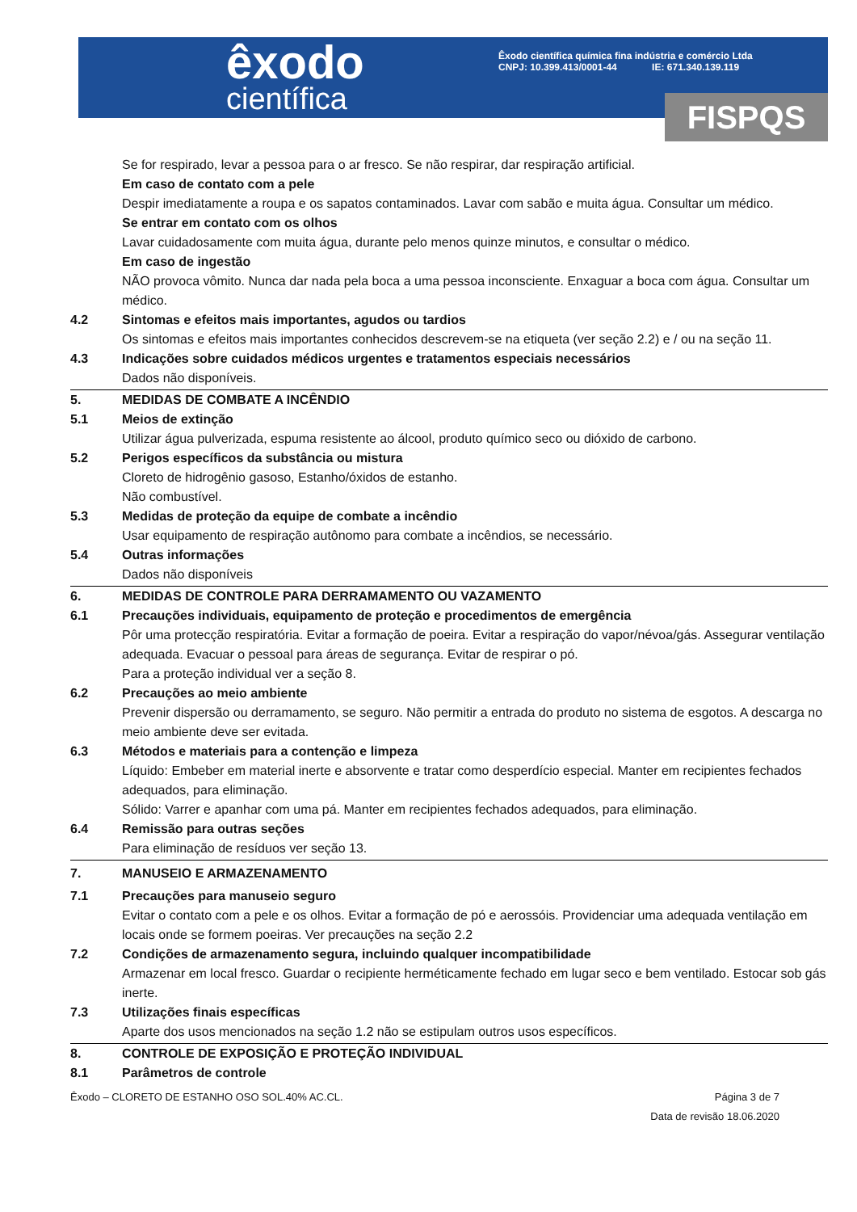êxodo
científica
Êxodo científica química fina indústria e comércio Ltda
CNPJ: 10.399.413/0001-44 IE: 671.340.139.119
FISPQS
Se for respirado, levar a pessoa para o ar fresco. Se não respirar, dar respiração artificial.
Em caso de contato com a pele
Despir imediatamente a roupa e os sapatos contaminados. Lavar com sabão e muita água. Consultar um médico.
Se entrar em contato com os olhos
Lavar cuidadosamente com muita água, durante pelo menos quinze minutos, e consultar o médico.
Em caso de ingestão
NÃO provoca vômito. Nunca dar nada pela boca a uma pessoa inconsciente. Enxaguar a boca com água. Consultar um médico.
4.2 Sintomas e efeitos mais importantes, agudos ou tardios
Os sintomas e efeitos mais importantes conhecidos descrevem-se na etiqueta (ver seção 2.2) e / ou na seção 11.
4.3 Indicações sobre cuidados médicos urgentes e tratamentos especiais necessários
Dados não disponíveis.
5. MEDIDAS DE COMBATE A INCÊNDIO
5.1 Meios de extinção
Utilizar água pulverizada, espuma resistente ao álcool, produto químico seco ou dióxido de carbono.
5.2 Perigos específicos da substância ou mistura
Cloreto de hidrogênio gasoso, Estanho/óxidos de estanho.
Não combustível.
5.3 Medidas de proteção da equipe de combate a incêndio
Usar equipamento de respiração autônomo para combate a incêndios, se necessário.
5.4 Outras informações
Dados não disponíveis
6. MEDIDAS DE CONTROLE PARA DERRAMAMENTO OU VAZAMENTO
6.1 Precauções individuais, equipamento de proteção e procedimentos de emergência
Pôr uma protecção respiratória. Evitar a formação de poeira. Evitar a respiração do vapor/névoa/gás. Assegurar ventilação adequada. Evacuar o pessoal para áreas de segurança. Evitar de respirar o pó.
Para a proteção individual ver a seção 8.
6.2 Precauções ao meio ambiente
Prevenir dispersão ou derramamento, se seguro. Não permitir a entrada do produto no sistema de esgotos. A descarga no meio ambiente deve ser evitada.
6.3 Métodos e materiais para a contenção e limpeza
Líquido: Embeber em material inerte e absorvente e tratar como desperdício especial. Manter em recipientes fechados adequados, para eliminação.
Sólido: Varrer e apanhar com uma pá. Manter em recipientes fechados adequados, para eliminação.
6.4 Remissão para outras seções
Para eliminação de resíduos ver seção 13.
7. MANUSEIO E ARMAZENAMENTO
7.1 Precauções para manuseio seguro
Evitar o contato com a pele e os olhos. Evitar a formação de pó e aerossóis. Providenciar uma adequada ventilação em locais onde se formem poeiras. Ver precauções na seção 2.2
7.2 Condições de armazenamento segura, incluindo qualquer incompatibilidade
Armazenar em local fresco. Guardar o recipiente herméticamente fechado em lugar seco e bem ventilado. Estocar sob gás inerte.
7.3 Utilizações finais específicas
Aparte dos usos mencionados na seção 1.2 não se estipulam outros usos específicos.
8. CONTROLE DE EXPOSIÇÃO E PROTEÇÃO INDIVIDUAL
8.1 Parâmetros de controle
Êxodo – CLORETO DE ESTANHO OSO SOL.40% AC.CL. Página 3 de 7
Data de revisão 18.06.2020